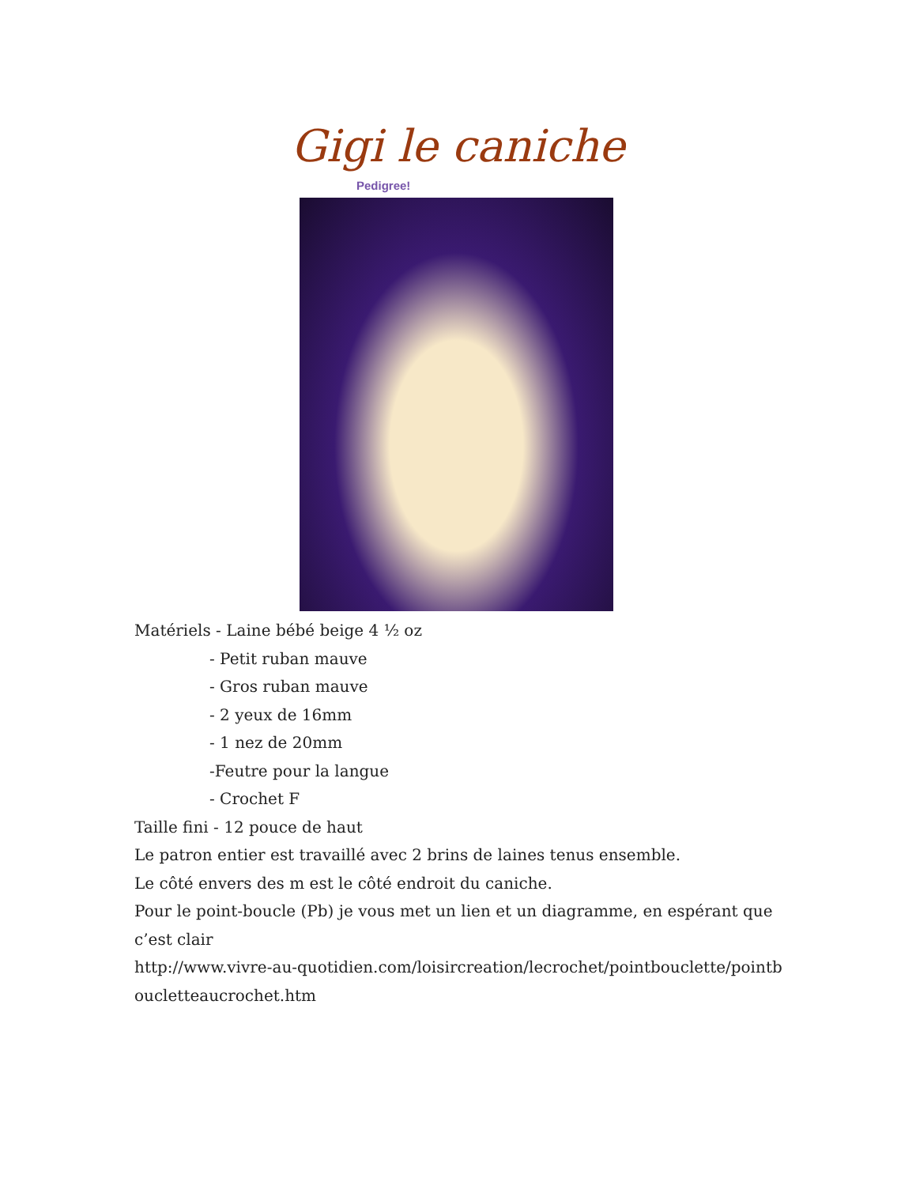Gigi le caniche
Pedigree!
Matériels - Laine bébé beige 4 ½ oz
- Petit ruban mauve
- Gros ruban mauve
- 2 yeux de 16mm
- 1 nez de 20mm
-Feutre pour la langue
- Crochet F
Taille fini - 12 pouce de haut
Le patron entier est travaillé avec 2 brins de laines tenus ensemble.
Le côté envers des m est le côté endroit du caniche.
Pour le point-boucle (Pb) je vous met un lien et un diagramme, en espérant que c’est clair
http://www.vivre-au-quotidien.com/loisircreation/lecrochet/pointbouclette/pointboucletteaucrochet.htm